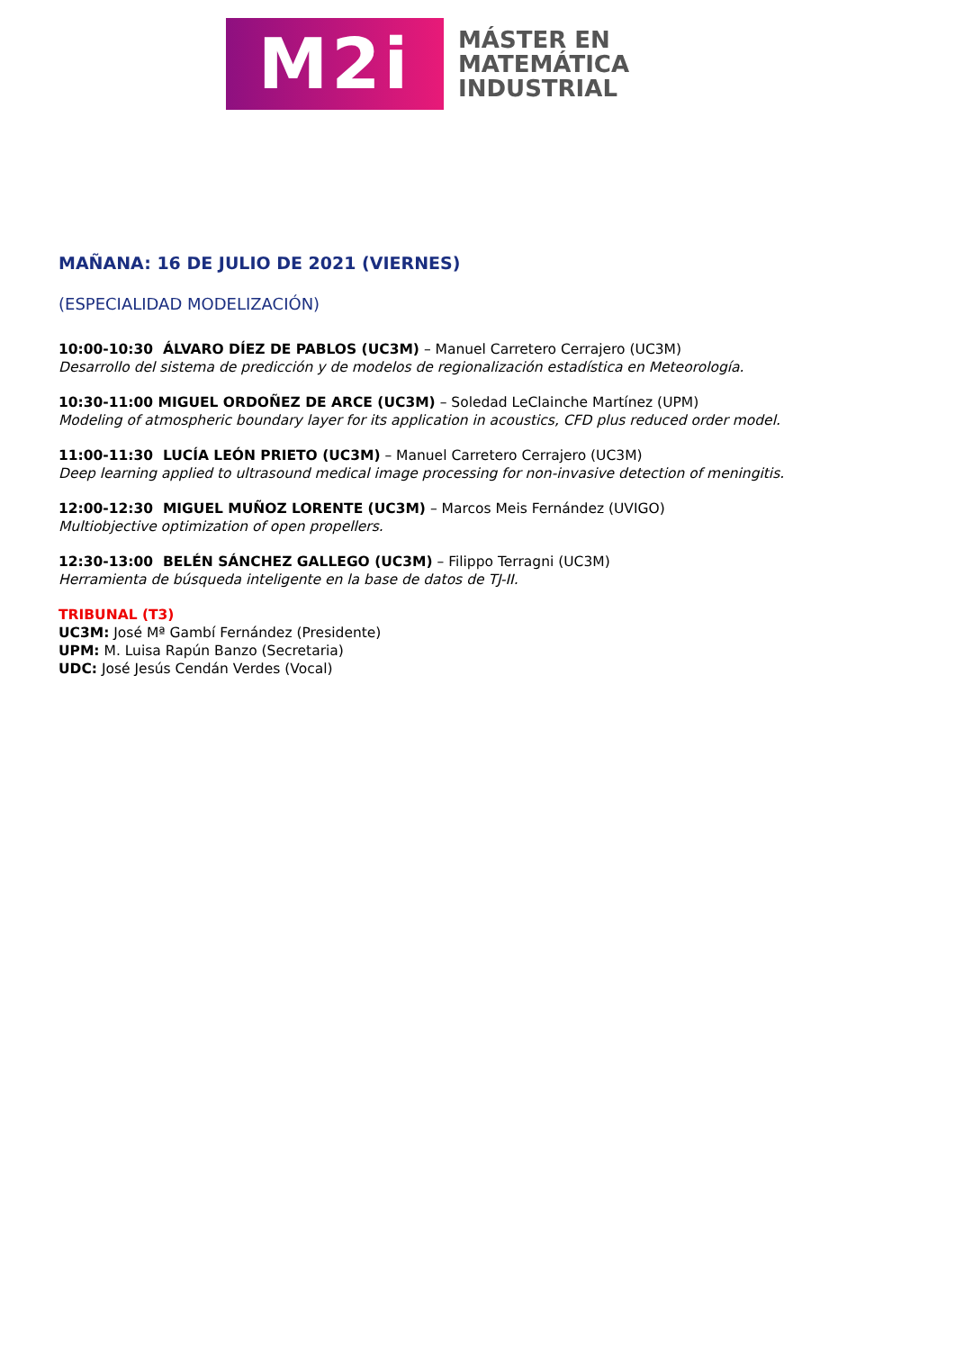M2i
MÁSTER EN
MATEMÁTICA
INDUSTRIAL
MAÑANA: 16 DE JULIO DE 2021 (VIERNES)
(ESPECIALIDAD MODELIZACIÓN)
10:00-10:30 ÁLVARO DÍEZ DE PABLOS (UC3M) – Manuel Carretero Cerrajero (UC3M)
Desarrollo del sistema de predicción y de modelos de regionalización estadística en Meteorología.
10:30-11:00 MIGUEL ORDOÑEZ DE ARCE (UC3M) – Soledad LeClainche Martínez (UPM)
Modeling of atmospheric boundary layer for its application in acoustics, CFD plus reduced order model.
11:00-11:30 LUCÍA LEÓN PRIETO (UC3M) – Manuel Carretero Cerrajero (UC3M)
Deep learning applied to ultrasound medical image processing for non-invasive detection of meningitis.
12:00-12:30 MIGUEL MUÑOZ LORENTE (UC3M) – Marcos Meis Fernández (UVIGO)
Multiobjective optimization of open propellers.
12:30-13:00 BELÉN SÁNCHEZ GALLEGO (UC3M) – Filippo Terragni (UC3M)
Herramienta de búsqueda inteligente en la base de datos de TJ-II.
TRIBUNAL (T3)
UC3M: José Mª Gambí Fernández (Presidente)
UPM: M. Luisa Rapún Banzo (Secretaria)
UDC: José Jesús Cendán Verdes (Vocal)